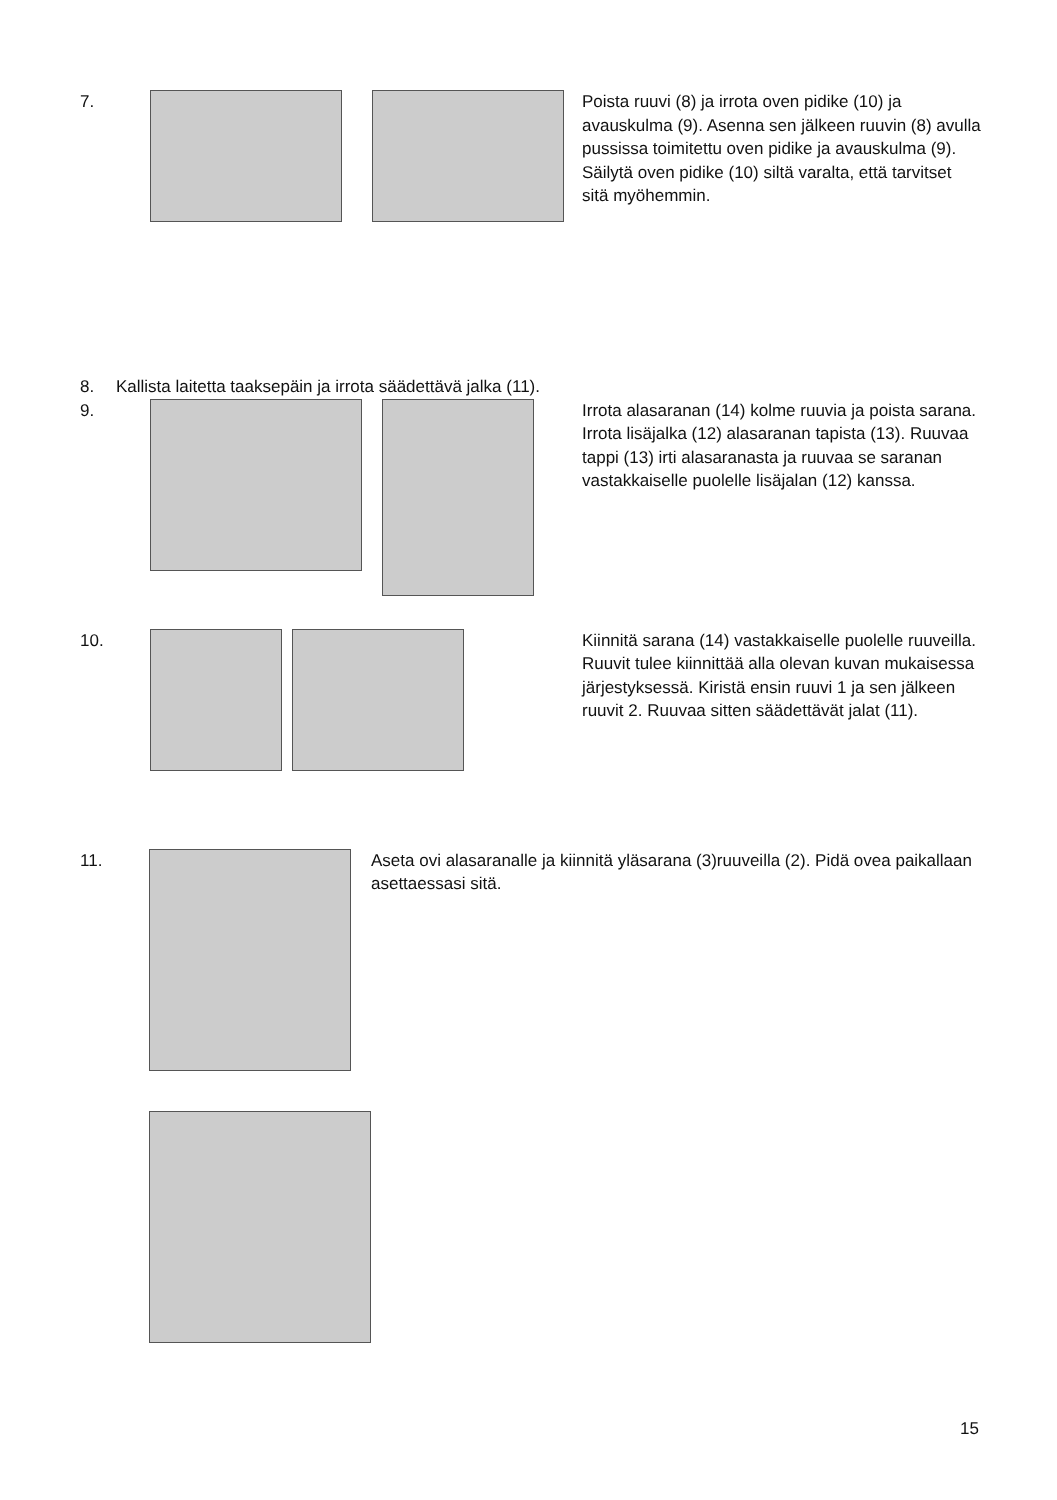7. Poista ruuvi (8) ja irrota oven pidike (10) ja avauskulma (9). Asenna sen jälkeen ruuvin (8) avulla pussissa toimitettu oven pidike ja avauskulma (9). Säilytä oven pidike (10) siltä varalta, että tarvitset sitä myöhemmin.
8. Kallista laitetta taaksepäin ja irrota säädettävä jalka (11).
9. Irrota alasaranan (14) kolme ruuvia ja poista sarana. Irrota lisäjalka (12) alasaranan tapista (13). Ruuvaa tappi (13) irti alasaranasta ja ruuvaa se saranan vastakkaiselle puolelle lisäjalan (12) kanssa.
10. Kiinnitä sarana (14) vastakkaiselle puolelle ruuveilla. Ruuvit tulee kiinnittää alla olevan kuvan mukaisessa järjestyksessä. Kiristä ensin ruuvi 1 ja sen jälkeen ruuvit 2. Ruuvaa sitten säädettävät jalat (11).
11. Aseta ovi alasaranalle ja kiinnitä yläsarana (3)ruuveilla (2). Pidä ovea paikallaan asettaessasi sitä.
15